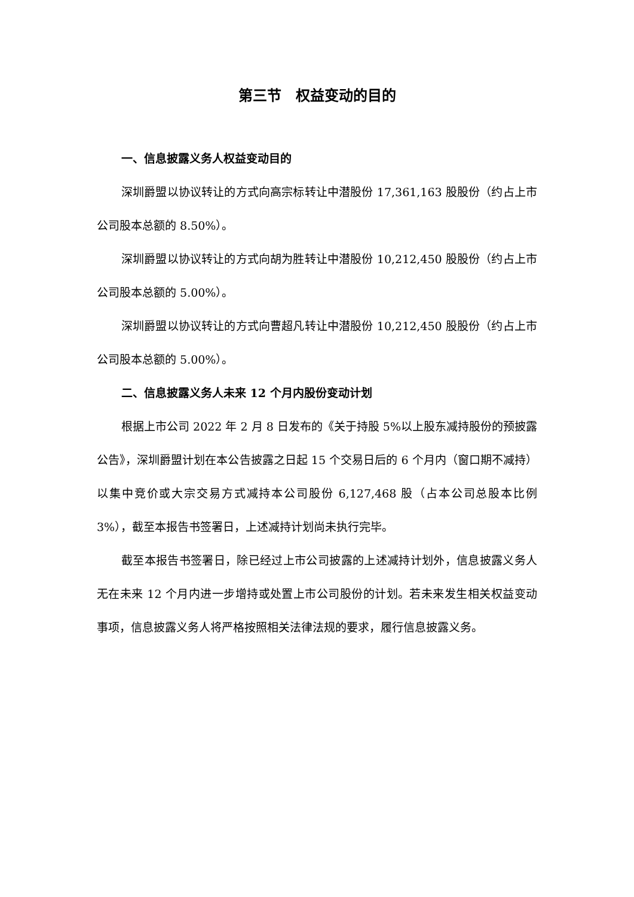第三节　权益变动的目的
一、信息披露义务人权益变动目的
深圳爵盟以协议转让的方式向高宗标转让中潜股份 17,361,163 股股份（约占上市公司股本总额的 8.50%）。
深圳爵盟以协议转让的方式向胡为胜转让中潜股份 10,212,450 股股份（约占上市公司股本总额的 5.00%）。
深圳爵盟以协议转让的方式向曹超凡转让中潜股份 10,212,450 股股份（约占上市公司股本总额的 5.00%）。
二、信息披露义务人未来 12 个月内股份变动计划
根据上市公司 2022 年 2 月 8 日发布的《关于持股 5%以上股东减持股份的预披露公告》，深圳爵盟计划在本公告披露之日起 15 个交易日后的 6 个月内（窗口期不减持）以集中竞价或大宗交易方式减持本公司股份 6,127,468 股（占本公司总股本比例 3%），截至本报告书签署日，上述减持计划尚未执行完毕。
截至本报告书签署日，除已经过上市公司披露的上述减持计划外，信息披露义务人无在未来 12 个月内进一步增持或处置上市公司股份的计划。若未来发生相关权益变动事项，信息披露义务人将严格按照相关法律法规的要求，履行信息披露义务。